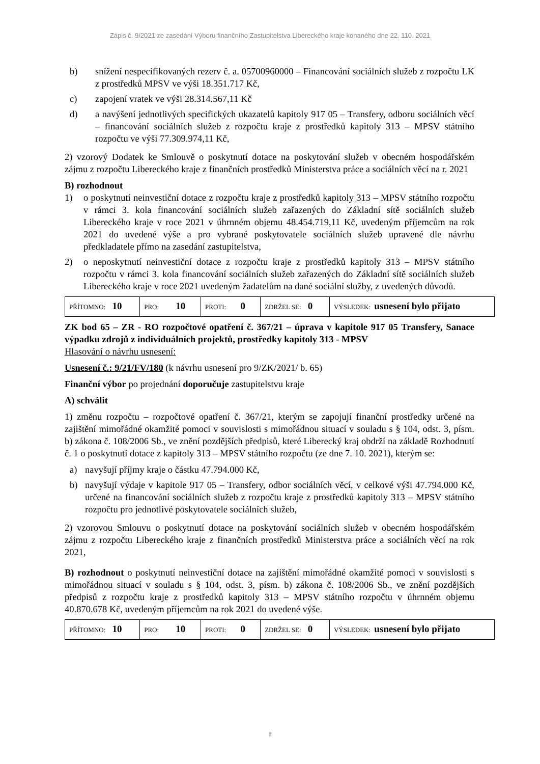Zápis č. 9/2021 ze zasedání Výboru finančního Zastupitelstva Libereckého kraje konaného dne 22. 110. 2021
b) snížení nespecifikovaných rezerv č. a. 05700960000 – Financování sociálních služeb z rozpočtu LK z prostředků MPSV ve výši 18.351.717 Kč,
c) zapojení vratek ve výši 28.314.567,11 Kč
d) a navýšení jednotlivých specifických ukazatelů kapitoly 917 05 – Transfery, odboru sociálních věcí – financování sociálních služeb z rozpočtu kraje z prostředků kapitoly 313 – MPSV státního rozpočtu ve výši 77.309.974,11 Kč,
2) vzorový Dodatek ke Smlouvě o poskytnutí dotace na poskytování služeb v obecném hospodářském zájmu z rozpočtu Libereckého kraje z finančních prostředků Ministerstva práce a sociálních věcí na r. 2021
B) rozhodnout
1) o poskytnutí neinvestiční dotace z rozpočtu kraje z prostředků kapitoly 313 – MPSV státního rozpočtu v rámci 3. kola financování sociálních služeb zařazených do Základní sítě sociálních služeb Libereckého kraje v roce 2021 v úhrnném objemu 48.454.719,11 Kč, uvedeným příjemcům na rok 2021 do uvedené výše a pro vybrané poskytovatele sociálních služeb upravené dle návrhu předkladatele přímo na zasedání zastupitelstva,
2) o neposkytnutí neinvestiční dotace z rozpočtu kraje z prostředků kapitoly 313 – MPSV státního rozpočtu v rámci 3. kola financování sociálních služeb zařazených do Základní sítě sociálních služeb Libereckého kraje v roce 2021 uvedeným žadatelům na dané sociální služby, z uvedených důvodů.
| PŘÍTOMNO: 10 | PRO: 10 | PROTI: 0 | ZDRŽEL SE: 0 | VÝSLEDEK: usnesení bylo přijato |
ZK bod 65 – ZR - RO rozpočtové opatření č. 367/21 – úprava v kapitole 917 05 Transfery, Sanace výpadku zdrojů z individuálních projektů, prostředky kapitoly 313 - MPSV
Hlasování o návrhu usnesení:
Usnesení č.: 9/21/FV/180 (k návrhu usnesení pro 9/ZK/2021/ b. 65)
Finanční výbor po projednání doporučuje zastupitelstvu kraje
A) schválit
1) změnu rozpočtu – rozpočtové opatření č. 367/21, kterým se zapojují finanční prostředky určené na zajištění mimořádné okamžité pomoci v souvislosti s mimořádnou situací v souladu s § 104, odst. 3, písm. b) zákona č. 108/2006 Sb., ve znění pozdějších předpisů, které Liberecký kraj obdrží na základě Rozhodnutí č. 1 o poskytnutí dotace z kapitoly 313 – MPSV státního rozpočtu (ze dne 7. 10. 2021), kterým se:
a) navyšují příjmy kraje o částku 47.794.000 Kč,
b) navyšují výdaje v kapitole 917 05 – Transfery, odbor sociálních věcí, v celkové výši 47.794.000 Kč, určené na financování sociálních služeb z rozpočtu kraje z prostředků kapitoly 313 – MPSV státního rozpočtu pro jednotlivé poskytovatele sociálních služeb,
2) vzorovou Smlouvu o poskytnutí dotace na poskytování sociálních služeb v obecném hospodářském zájmu z rozpočtu Libereckého kraje z finančních prostředků Ministerstva práce a sociálních věcí na rok 2021,
B) rozhodnout o poskytnutí neinvestiční dotace na zajištění mimořádné okamžité pomoci v souvislosti s mimořádnou situací v souladu s § 104, odst. 3, písm. b) zákona č. 108/2006 Sb., ve znění pozdějších předpisů z rozpočtu kraje z prostředků kapitoly 313 – MPSV státního rozpočtu v úhrnném objemu 40.870.678 Kč, uvedeným příjemcům na rok 2021 do uvedené výše.
| PŘÍTOMNO: 10 | PRO: 10 | PROTI: 0 | ZDRŽEL SE: 0 | VÝSLEDEK: usnesení bylo přijato |
8